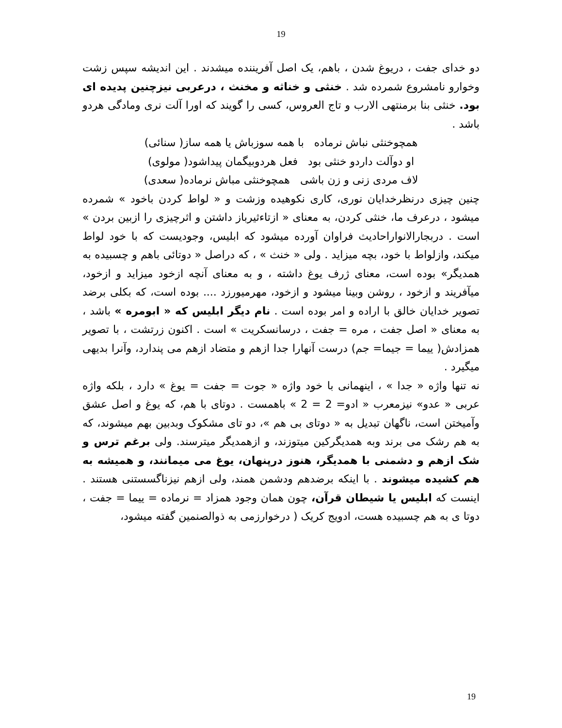19
دو خدای جفت ، دریوغ شدن ، باهم، یک اصل آفریننده میشدند . این اندیشه سپس زشت وخوارو نامشروع شمرده شد . خنثی و خناثه و مخنث ، درعربی نیزچنین پدیده ای بود. خنثی بنا برمنتهی الارب و تاج العروس، کسی را گویند که اورا آلت نری ومادگی هردو باشد .
همچوخنثی نباش نرماده با همه سوزباش یا همه ساز( سنائی)
او دوآلت داردو خنثی بود فعل هردوبیگمان پیداشود( مولوی)
لاف مردی زنی و زن باشی همچوخنثی مباش نرماده( سعدی)
چنین چیزی درنظرخدایان نوری، کاری نکوهیده وزشت و « لواط کردن باخود » شمرده میشود ، درعرف ما، خنثی کردن، به معنای « ازتاءثیرباز داشتن و اثرچیزی را ازبین بردن » است . دربجارالانواراحادیث فراوان آورده میشود که ابلیس، وجودیست که با خود لواط میکند، وازلواط با خود، بچه میزاید . ولی « خنث » ، که دراصل « دوتائی باهم و چسبیده به همدیگر» بوده است، معنای ژرف یوغ داشته ، و به معنای آنچه ازخود میزاید و ازخود، میآفریند و ازخود ، روشن وبینا میشود و ازخود، مهرمیورزد .... بوده است، که بکلی برضد تصویر خدایان خالق با اراده و امر بوده است . نام دیگر ابلیس که « ابومره » باشد ، به معنای « اصل جفت ، مره = جفت ، درسانسکریت » است . اکنون زرتشت ، با تصویر همزادش( ییما = جیما= جم) درست آنهارا جدا ازهم و متضاد ازهم می پندارد، وآنرا بدیهی میگیرد .
نه تنها واژه « جدا » ، اینهمانی با خود واژه « جوت = جفت = یوغ » دارد ، بلکه واژه عربی « عدو» نیزمعرب « ادو= 2 = 2 » باهمست . دوتای با هم، که یوغ و اصل عشق وآمیختن است، ناگهان تبدیل به « دوتای بی هم »، دو تای مشکوک وبدبین بهم میشوند، که به هم رشک می برند وبه همدیگرکین میتوزند، و ازهمدیگر میترسند. ولی برغم ترس و شک ازهم و دشمنی با همدیگر، هنوز درپنهان، یوغ می میمانند، و همیشه به هم کشیده میشوند . با اینکه برضدهم ودشمن همند، ولی ازهم نیزناگسستنی هستند . اینست که ابلیس یا شیطان قرآن، چون همان وجود همزاد = نرماده = ییما = جفت ، دوتا ی به هم چسبیده هست، ادویج کریک ( درخوارزمی به ذوالصنمین گفته میشود،
19